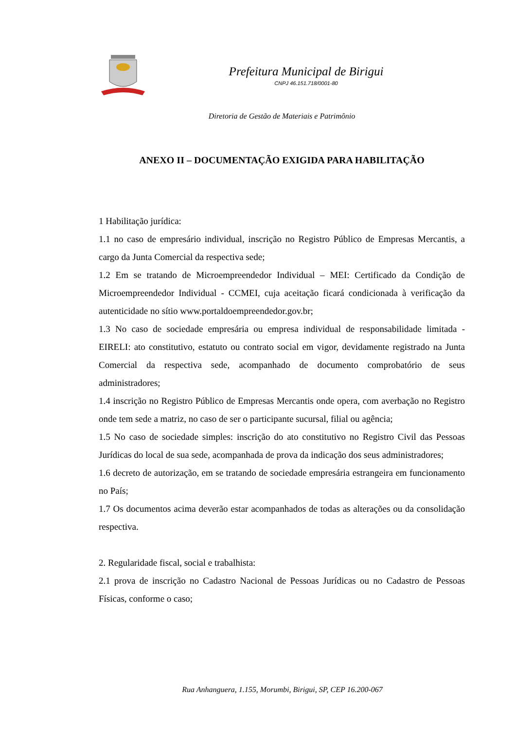Prefeitura Municipal de Birigui
CNPJ 46.151.718/0001-80
Diretoria de Gestão de Materiais e Patrimônio
ANEXO II – DOCUMENTAÇÃO EXIGIDA PARA HABILITAÇÃO
1 Habilitação jurídica:
1.1 no caso de empresário individual, inscrição no Registro Público de Empresas Mercantis, a cargo da Junta Comercial da respectiva sede;
1.2 Em se tratando de Microempreendedor Individual – MEI: Certificado da Condição de Microempreendedor Individual - CCMEI, cuja aceitação ficará condicionada à verificação da autenticidade no sítio www.portaldoempreendedor.gov.br;
1.3 No caso de sociedade empresária ou empresa individual de responsabilidade limitada - EIRELI: ato constitutivo, estatuto ou contrato social em vigor, devidamente registrado na Junta Comercial da respectiva sede, acompanhado de documento comprobatório de seus administradores;
1.4 inscrição no Registro Público de Empresas Mercantis onde opera, com averbação no Registro onde tem sede a matriz, no caso de ser o participante sucursal, filial ou agência;
1.5 No caso de sociedade simples: inscrição do ato constitutivo no Registro Civil das Pessoas Jurídicas do local de sua sede, acompanhada de prova da indicação dos seus administradores;
1.6 decreto de autorização, em se tratando de sociedade empresária estrangeira em funcionamento no País;
1.7 Os documentos acima deverão estar acompanhados de todas as alterações ou da consolidação respectiva.
2. Regularidade fiscal, social e trabalhista:
2.1 prova de inscrição no Cadastro Nacional de Pessoas Jurídicas ou no Cadastro de Pessoas Físicas, conforme o caso;
Rua Anhanguera, 1.155, Morumbi, Birigui, SP, CEP 16.200-067